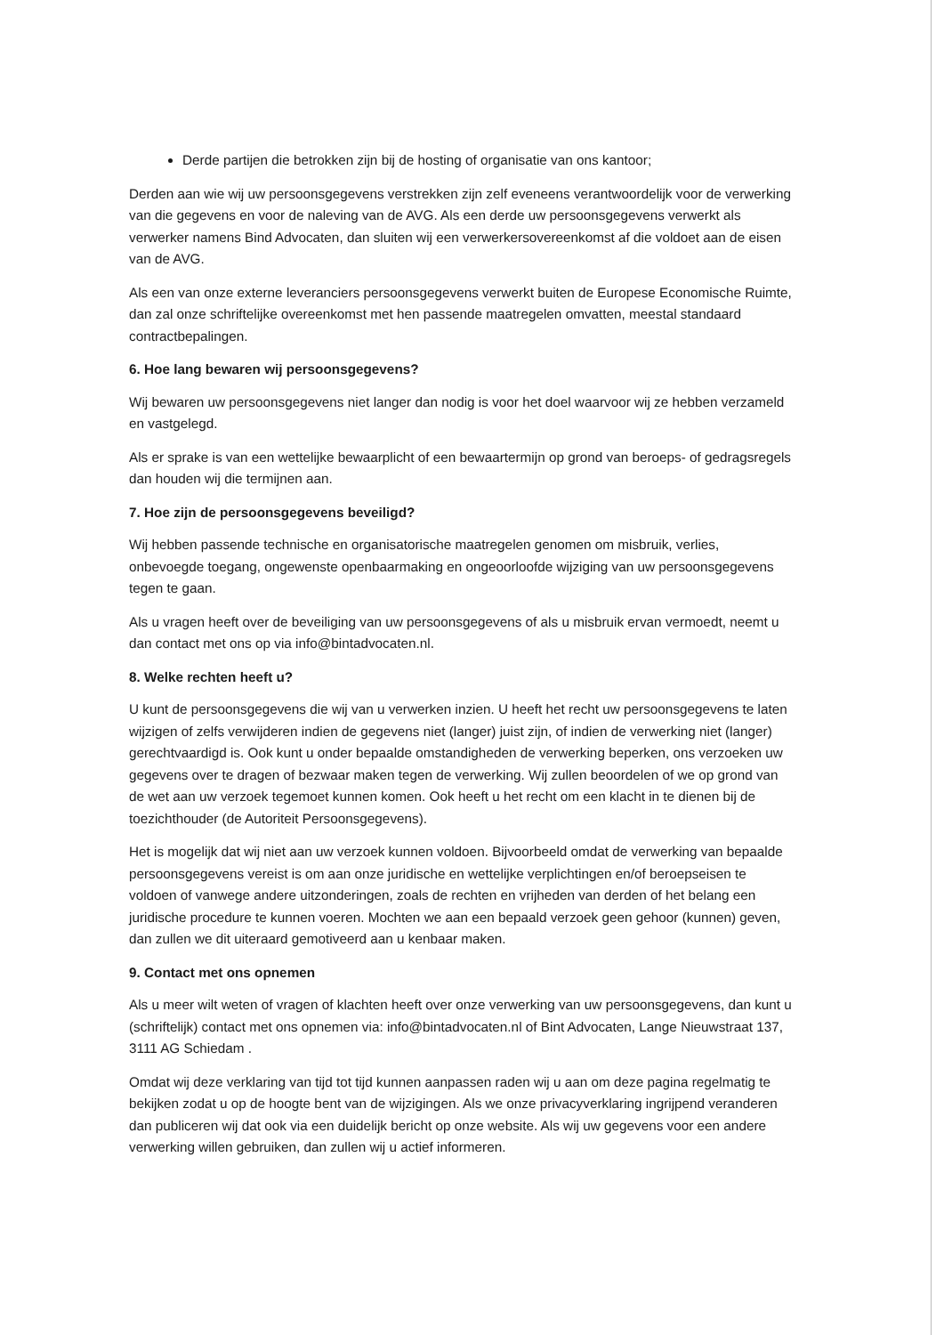Derde partijen die betrokken zijn bij de hosting of organisatie van ons kantoor;
Derden aan wie wij uw persoonsgegevens verstrekken zijn zelf eveneens verantwoordelijk voor de verwerking van die gegevens en voor de naleving van de AVG. Als een derde uw persoonsgegevens verwerkt als verwerker namens Bind Advocaten, dan sluiten wij een verwerkersovereenkomst af die voldoet aan de eisen van de AVG.
Als een van onze externe leveranciers persoonsgegevens verwerkt buiten de Europese Economische Ruimte, dan zal onze schriftelijke overeenkomst met hen passende maatregelen omvatten, meestal standaard contractbepalingen.
6. Hoe lang bewaren wij persoonsgegevens?
Wij bewaren uw persoonsgegevens niet langer dan nodig is voor het doel waarvoor wij ze hebben verzameld en vastgelegd.
Als er sprake is van een wettelijke bewaarplicht of een bewaartermijn op grond van beroeps- of gedragsregels dan houden wij die termijnen aan.
7. Hoe zijn de persoonsgegevens beveiligd?
Wij hebben passende technische en organisatorische maatregelen genomen om misbruik, verlies, onbevoegde toegang, ongewenste openbaarmaking en ongeoorloofde wijziging van uw persoonsgegevens tegen te gaan.
Als u vragen heeft over de beveiliging van uw persoonsgegevens of als u misbruik ervan vermoedt, neemt u dan contact met ons op via info@bintadvocaten.nl.
8. Welke rechten heeft u?
U kunt de persoonsgegevens die wij van u verwerken inzien. U heeft het recht uw persoonsgegevens te laten wijzigen of zelfs verwijderen indien de gegevens niet (langer) juist zijn, of indien de verwerking niet (langer) gerechtvaardigd is. Ook kunt u onder bepaalde omstandigheden de verwerking beperken, ons verzoeken uw gegevens over te dragen of bezwaar maken tegen de verwerking. Wij zullen beoordelen of we op grond van de wet aan uw verzoek tegemoet kunnen komen. Ook heeft u het recht om een klacht in te dienen bij de toezichthouder (de Autoriteit Persoonsgegevens).
Het is mogelijk dat wij niet aan uw verzoek kunnen voldoen. Bijvoorbeeld omdat de verwerking van bepaalde persoonsgegevens vereist is om aan onze juridische en wettelijke verplichtingen en/of beroepseisen te voldoen of vanwege andere uitzonderingen, zoals de rechten en vrijheden van derden of het belang een juridische procedure te kunnen voeren. Mochten we aan een bepaald verzoek geen gehoor (kunnen) geven, dan zullen we dit uiteraard gemotiveerd aan u kenbaar maken.
9. Contact met ons opnemen
Als u meer wilt weten of vragen of klachten heeft over onze verwerking van uw persoonsgegevens, dan kunt u (schriftelijk) contact met ons opnemen via: info@bintadvocaten.nl of Bint Advocaten, Lange Nieuwstraat 137, 3111 AG Schiedam .
Omdat wij deze verklaring van tijd tot tijd kunnen aanpassen raden wij u aan om deze pagina regelmatig te bekijken zodat u op de hoogte bent van de wijzigingen. Als we onze privacyverklaring ingrijpend veranderen dan publiceren wij dat ook via een duidelijk bericht op onze website. Als wij uw gegevens voor een andere verwerking willen gebruiken, dan zullen wij u actief informeren.